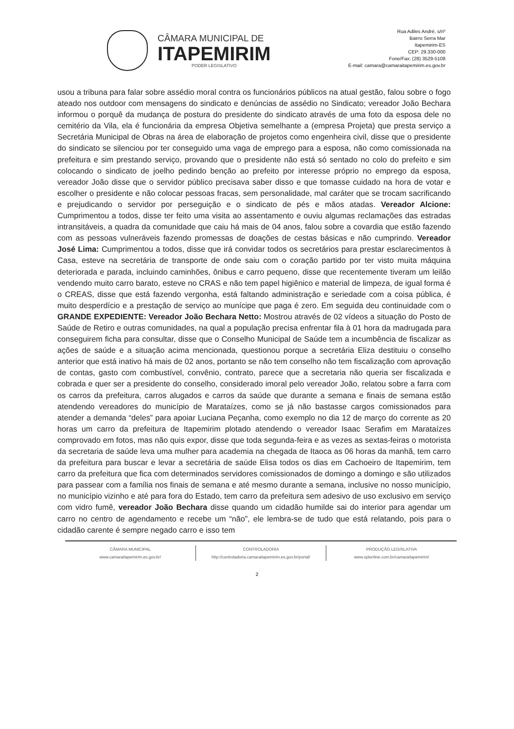CÂMARA MUNICIPAL DE
ITAPEMIRIM
PODER LEGISLATIVO
Rua Adiles André, s/nº
Bairro Serra Mar
Itapemirim-ES
CEP: 29.330-000
Fone/Fax: (28) 3529-5108
E-mail: camara@camaraitapemirim.es.gov.br
usou a tribuna para falar sobre assédio moral contra os funcionários públicos na atual gestão, falou sobre o fogo ateado nos outdoor com mensagens do sindicato e denúncias de assédio no Sindicato; vereador João Bechara informou o porquê da mudança de postura do presidente do sindicato através de uma foto da esposa dele no cemitério da Vila, ela é funcionária da empresa Objetiva semelhante a (empresa Projeta) que presta serviço a Secretária Municipal de Obras na área de elaboração de projetos como engenheira civil, disse que o presidente do sindicato se silenciou por ter conseguido uma vaga de emprego para a esposa, não como comissionada na prefeitura e sim prestando serviço, provando que o presidente não está só sentado no colo do prefeito e sim colocando o sindicato de joelho pedindo benção ao prefeito por interesse próprio no emprego da esposa, vereador João disse que o servidor público precisava saber disso e que tomasse cuidado na hora de votar e escolher o presidente e não colocar pessoas fracas, sem personalidade, mal caráter que se trocam sacrificando e prejudicando o servidor por perseguição e o sindicato de pés e mãos atadas. Vereador Alcione: Cumprimentou a todos, disse ter feito uma visita ao assentamento e ouviu algumas reclamações das estradas intransitáveis, a quadra da comunidade que caiu há mais de 04 anos, falou sobre a covardia que estão fazendo com as pessoas vulneráveis fazendo promessas de doações de cestas básicas e não cumprindo. Vereador José Lima: Cumprimentou a todos, disse que irá convidar todos os secretários para prestar esclarecimentos à Casa, esteve na secretária de transporte de onde saiu com o coração partido por ter visto muita máquina deteriorada e parada, incluindo caminhões, ônibus e carro pequeno, disse que recentemente tiveram um leilão vendendo muito carro barato, esteve no CRAS e não tem papel higiênico e material de limpeza, de igual forma é o CREAS, disse que está fazendo vergonha, está faltando administração e seriedade com a coisa pública, é muito desperdício e a prestação de serviço ao munícipe que paga é zero. Em seguida deu continuidade com o GRANDE EXPEDIENTE: Vereador João Bechara Netto: Mostrou através de 02 vídeos a situação do Posto de Saúde de Retiro e outras comunidades, na qual a população precisa enfrentar fila à 01 hora da madrugada para conseguirem ficha para consultar, disse que o Conselho Municipal de Saúde tem a incumbência de fiscalizar as ações de saúde e a situação acima mencionada, questionou porque a secretária Eliza destituiu o conselho anterior que está inativo há mais de 02 anos, portanto se não tem conselho não tem fiscalização com aprovação de contas, gasto com combustível, convênio, contrato, parece que a secretaria não queria ser fiscalizada e cobrada e quer ser a presidente do conselho, considerado imoral pelo vereador João, relatou sobre a farra com os carros da prefeitura, carros alugados e carros da saúde que durante a semana e finais de semana estão atendendo vereadores do município de Marataízes, como se já não bastasse cargos comissionados para atender a demanda “deles” para apoiar Luciana Peçanha, como exemplo no dia 12 de março do corrente as 20 horas um carro da prefeitura de Itapemirim plotado atendendo o vereador Isaac Serafim em Marataízes comprovado em fotos, mas não quis expor, disse que toda segunda-feira e as vezes as sextas-feiras o motorista da secretaria de saúde leva uma mulher para academia na chegada de Itaoca as 06 horas da manhã, tem carro da prefeitura para buscar e levar a secretária de saúde Elisa todos os dias em Cachoeiro de Itapemirim, tem carro da prefeitura que fica com determinados servidores comissionados de domingo a domingo e são utilizados para passear com a família nos finais de semana e até mesmo durante a semana, inclusive no nosso município, no município vizinho e até para fora do Estado, tem carro da prefeitura sem adesivo de uso exclusivo em serviço com vidro fumê, vereador João Bechara disse quando um cidadão humilde sai do interior para agendar um carro no centro de agendamento e recebe um “não”, ele lembra-se de tudo que está relatando, pois para o cidadão carente é sempre negado carro e isso tem
CÂMARA MUNICIPAL
www.camaraitapemirim.es.gov.br/
CONTROLADORIA
http://controladoria.camaraitapemirim.es.gov.br/portal/
PRODUÇÃO LEGISLATIVA
www.splonline.com.br/camaraitapemirim/
2